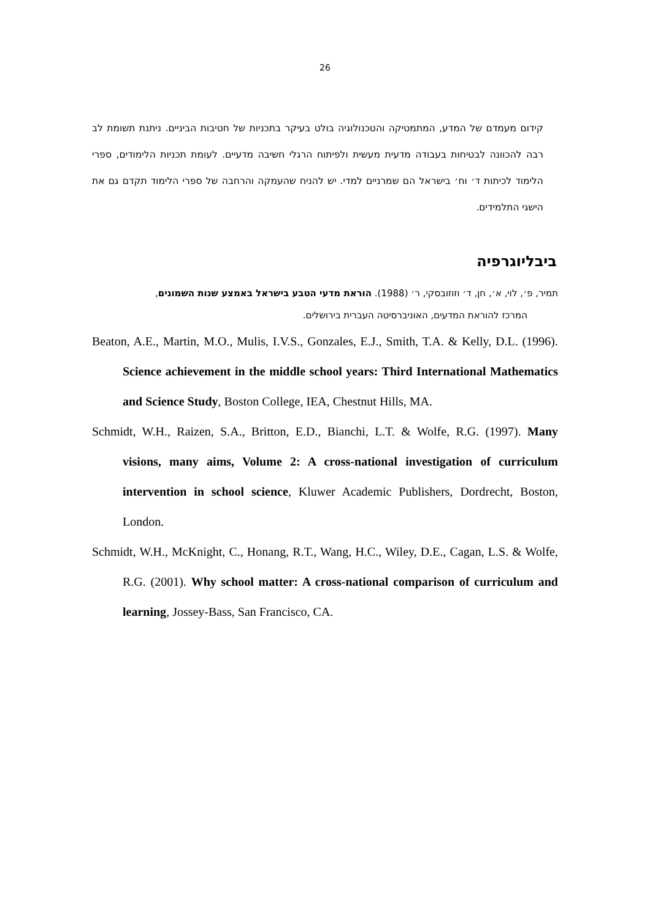26
קידום מעמדם של המדע, המתמטיקה והטכנולוגיה בולט בעיקר בתכניות של חטיבות הביניים. ניתנת תשומת לב רבה להכוונה לבטיחות בעבודה מדעית מעשית ולפיתוח הרגלי חשיבה מדעיים. לעומת תכניות הלימודים, ספרי הלימוד לכיתות ד׳ וח׳ בישראל הם שמרניים למדי. יש להניח שהעמקה והרחבה של ספרי הלימוד תקדם גם את הישגי התלמידים.
ביבליוגרפיה
תמיר, פ׳, לוי, א׳, חן, ד׳ וזוזובסקי, ר׳ (1988). הוראת מדעי הטבע בישראל באמצע שנות השמונים,
המרכז להוראת המדעים, האוניברסיטה העברית בירושלים.
Beaton, A.E., Martin, M.O., Mulis, I.V.S., Gonzales, E.J., Smith, T.A. & Kelly, D.L. (1996). Science achievement in the middle school years: Third International Mathematics and Science Study, Boston College, IEA, Chestnut Hills, MA.
Schmidt, W.H., Raizen, S.A., Britton, E.D., Bianchi, L.T. & Wolfe, R.G. (1997). Many visions, many aims, Volume 2: A cross-national investigation of curriculum intervention in school science, Kluwer Academic Publishers, Dordrecht, Boston, London.
Schmidt, W.H., McKnight, C., Honang, R.T., Wang, H.C., Wiley, D.E., Cagan, L.S. & Wolfe, R.G. (2001). Why school matter: A cross-national comparison of curriculum and learning, Jossey-Bass, San Francisco, CA.